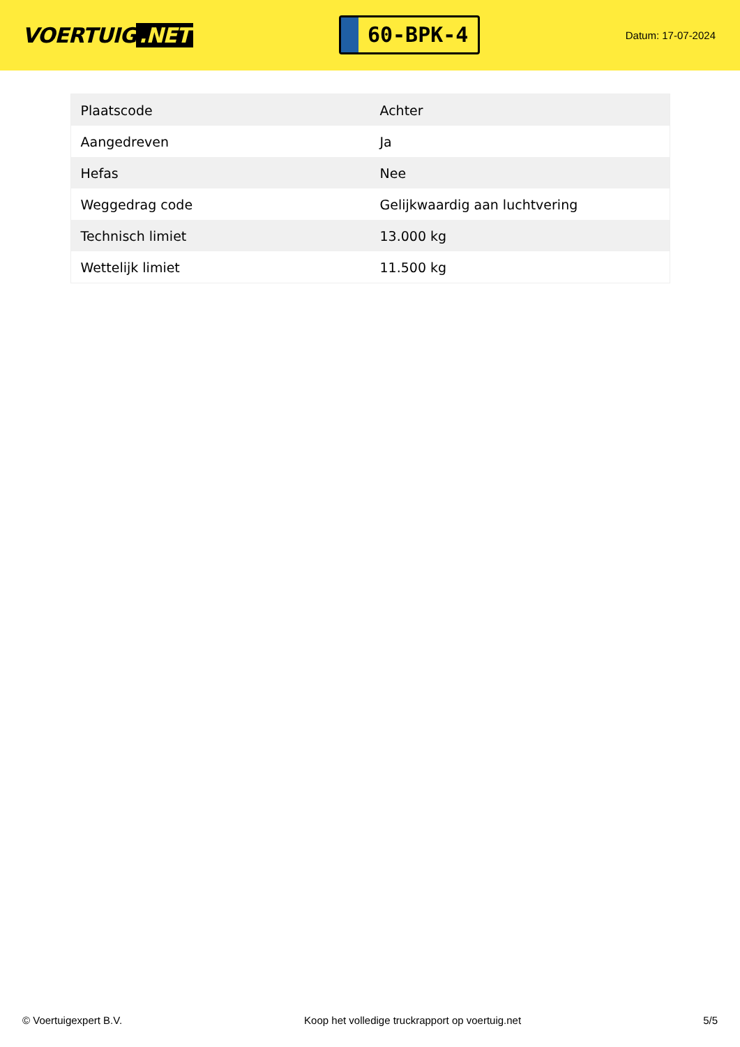VOERTUIG.NET
60-BPK-4
Datum: 17-07-2024
| Plaatscode | Achter |
| Aangedreven | Ja |
| Hefas | Nee |
| Weggedrag code | Gelijkwaardig aan luchtvering |
| Technisch limiet | 13.000 kg |
| Wettelijk limiet | 11.500 kg |
© Voertuigexpert B.V. Koop het volledige truckrapport op voertuig.net 5/5